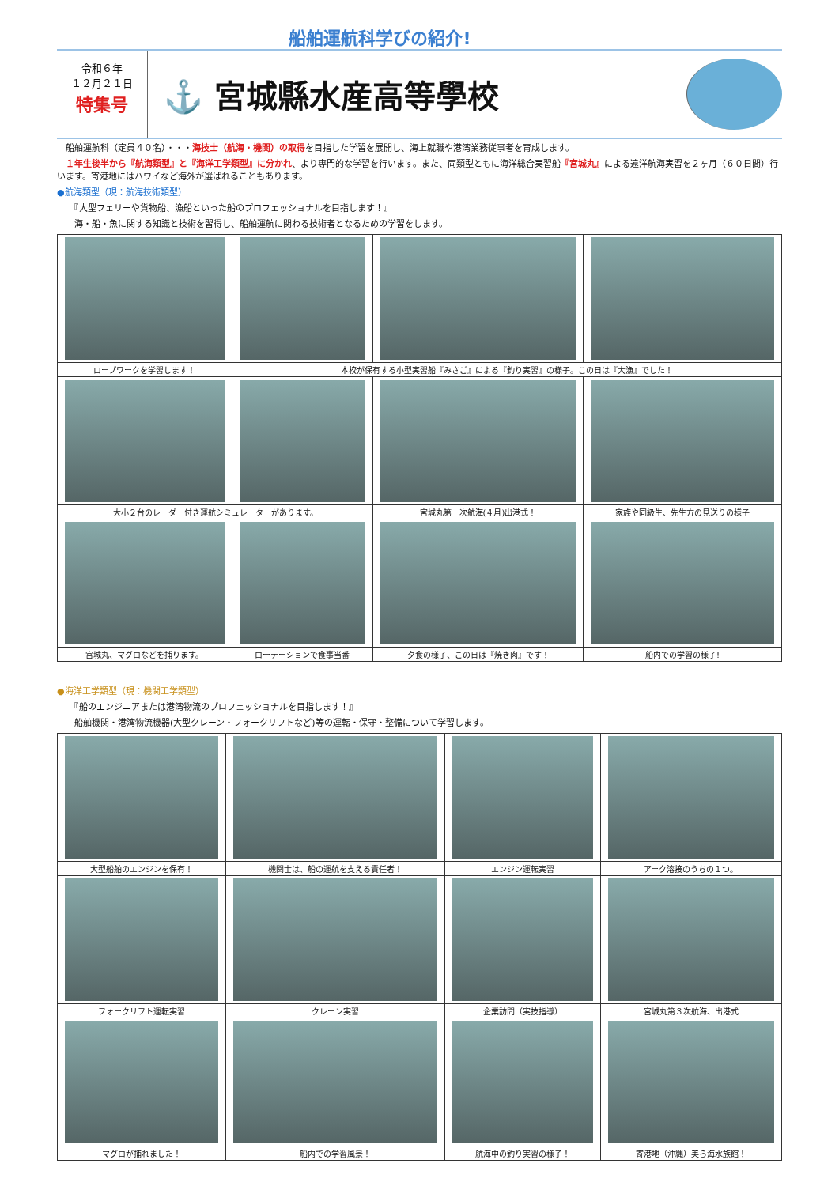船舶運航科学びの紹介!
令和６年
１２月２１日
特集号
⚓ 宮城縣水産高等學校
　船舶運航科（定員４０名）・・・海技士（航海・機関）の取得を目指した学習を展開し、海上就職や港湾業務従事者を育成します。
　１年生後半から『航海類型』と『海洋工学類型』に分かれ、より専門的な学習を行います。また、両類型ともに海洋総合実習船『宮城丸』による遠洋航海実習を２ヶ月（６０日間）行います。寄港地にはハワイなど海外が選ばれることもあります。
●航海類型（現：航海技術類型）
　　『大型フェリーや貨物船、漁船といった船のプロフェッショナルを目指します！』
　　海・船・魚に関する知識と技術を習得し、船舶運航に関わる技術者となるための学習をします。
| ロープワークを学習します！ | 本校が保有する小型実習船『みさご』による『釣り実習』の様子。この日は『大漁』でした！ | | |
| 大小２台のレーダー付き運航シミュレーターがあります。 | | 宮城丸第一次航海(４月)出港式！ | 家族や同級生、先生方の見送りの様子 |
| 宮城丸、マグロなどを捕ります。 | ローテーションで食事当番 | 夕食の様子、この日は『焼き肉』です！ | 船内での学習の様子! |
●海洋工学類型（現：機関工学類型）
　　『船のエンジニアまたは港湾物流のプロフェッショナルを目指します！』
　　船舶機関・港湾物流機器(大型クレーン・フォークリフトなど)等の運転・保守・整備について学習します。
| 大型船舶のエンジンを保有！ | 機関士は、船の運航を支える責任者！ | エンジン運転実習 | アーク溶接のうちの１つ。 |
| フォークリフト運転実習 | クレーン実習 | 企業訪問（実技指導） | 宮城丸第３次航海、出港式 |
| マグロが捕れました！ | 船内での学習風景！ | 航海中の釣り実習の様子！ | 寄港地（沖縄）美ら海水族館！ |